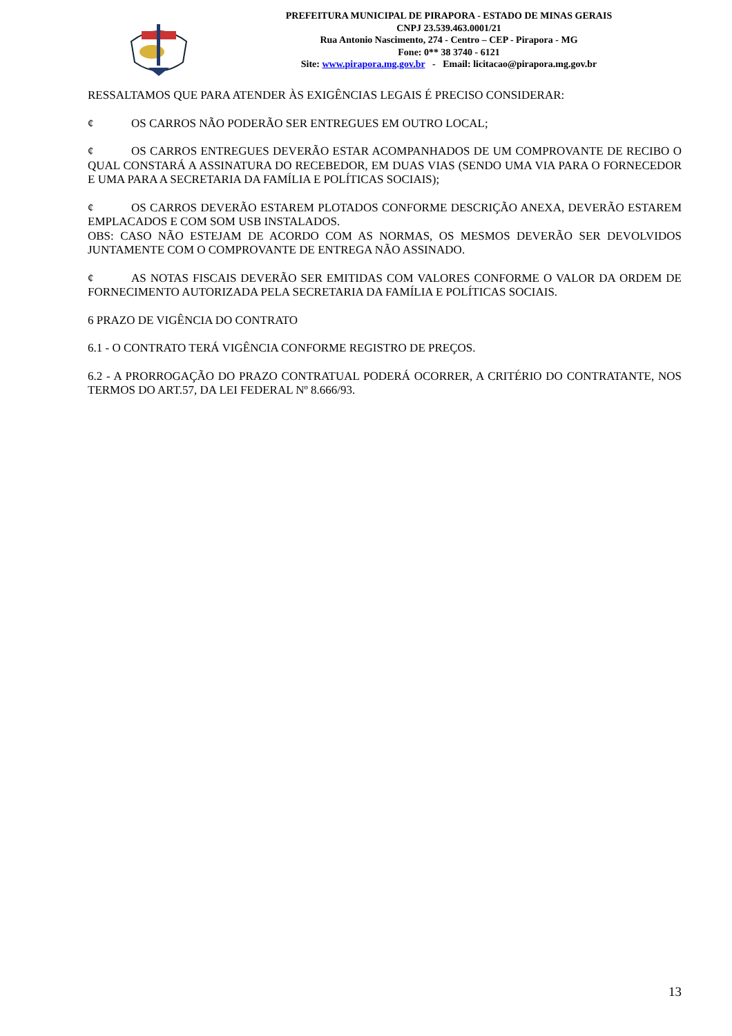PREFEITURA MUNICIPAL DE PIRAPORA - ESTADO DE MINAS GERAIS
CNPJ 23.539.463.0001/21
Rua Antonio Nascimento, 274 - Centro – CEP - Pirapora - MG
Fone: 0** 38 3740 - 6121
Site: www.pirapora.mg.gov.br - Email: licitacao@pirapora.mg.gov.br
RESSALTAMOS QUE PARA ATENDER ÀS EXIGÊNCIAS LEGAIS É PRECISO CONSIDERAR:
¢ OS CARROS NÃO PODERÃO SER ENTREGUES EM OUTRO LOCAL;
¢ OS CARROS ENTREGUES DEVERÃO ESTAR ACOMPANHADOS DE UM COMPROVANTE DE RECIBO O QUAL CONSTARÁ A ASSINATURA DO RECEBEDOR, EM DUAS VIAS (SENDO UMA VIA PARA O FORNECEDOR E UMA PARA A SECRETARIA DA FAMÍLIA E POLÍTICAS SOCIAIS);
¢ OS CARROS DEVERÃO ESTAREM PLOTADOS CONFORME DESCRIÇÃO ANEXA, DEVERÃO ESTAREM EMPLACADOS E COM SOM USB INSTALADOS.
OBS: CASO NÃO ESTEJAM DE ACORDO COM AS NORMAS, OS MESMOS DEVERÃO SER DEVOLVIDOS JUNTAMENTE COM O COMPROVANTE DE ENTREGA NÃO ASSINADO.
¢ AS NOTAS FISCAIS DEVERÃO SER EMITIDAS COM VALORES CONFORME O VALOR DA ORDEM DE FORNECIMENTO AUTORIZADA PELA SECRETARIA DA FAMÍLIA E POLÍTICAS SOCIAIS.
6 PRAZO DE VIGÊNCIA DO CONTRATO
6.1 - O CONTRATO TERÁ VIGÊNCIA CONFORME REGISTRO DE PREÇOS.
6.2 - A PRORROGAÇÃO DO PRAZO CONTRATUAL PODERÁ OCORRER, A CRITÉRIO DO CONTRATANTE, NOS TERMOS DO ART.57, DA LEI FEDERAL Nº 8.666/93.
13